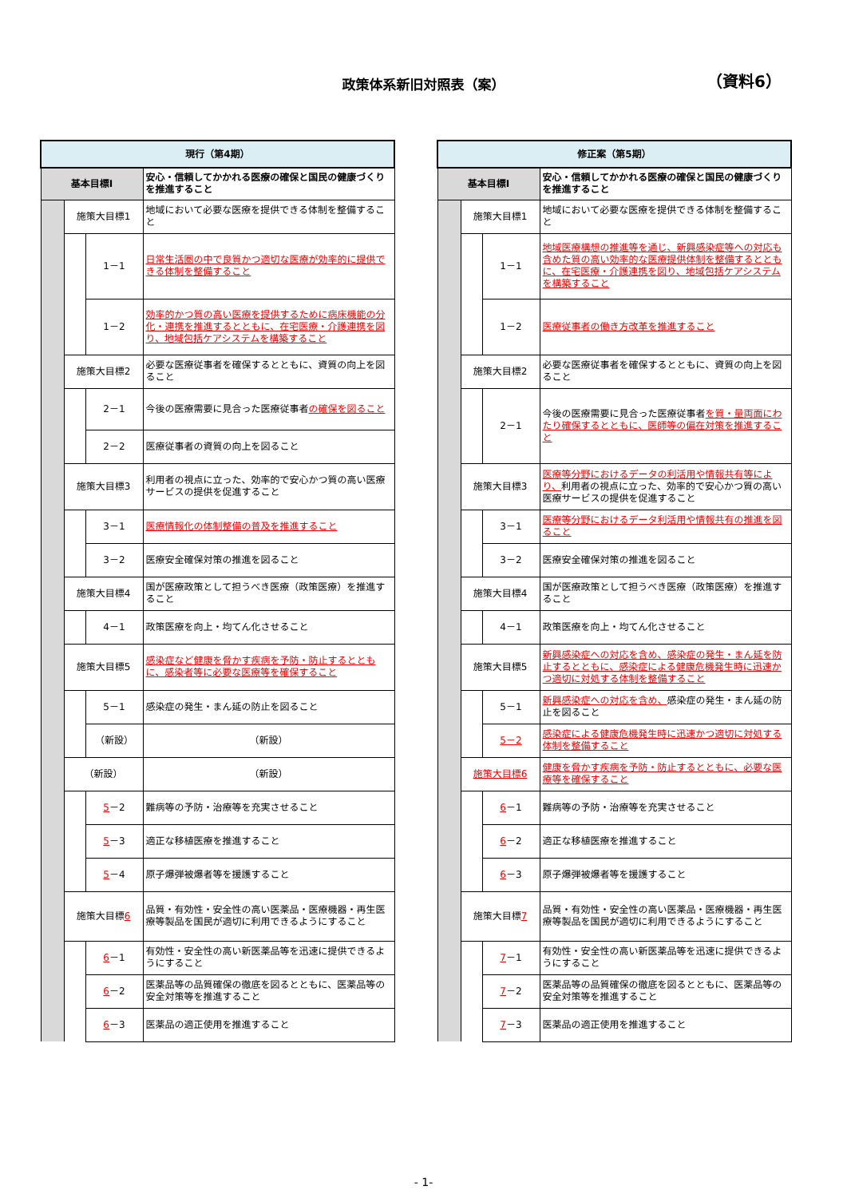政策体系新旧対照表（案） （資料6）
| 現行（第4期） | | | |
| --- | --- | --- | --- |
| 基本目標Ⅰ | | | 安心・信頼してかかれる医療の確保と国民の健康づくりを推進すること |
| | 施策大目標1 | | 地域において必要な医療を提供できる体制を整備すること |
| | | 1－1 | 日常生活圏の中で良質かつ適切な医療が効率的に提供できる体制を整備すること |
| | | 1－2 | 効率的かつ質の高い医療を提供するために病床機能の分化・連携を推進するとともに、在宅医療・介護連携を図り、地域包括ケアシステムを構築すること |
| | 施策大目標2 | | 必要な医療従事者を確保するとともに、資質の向上を図ること |
| | | 2－1 | 今後の医療需要に見合った医療従事者 の確保を図ること |
| | | 2－2 | 医療従事者の資質の向上を図ること |
| | 施策大目標3 | | 利用者の視点に立った、効率的で安心かつ質の高い医療サービスの提供を促進すること |
| | | 3－1 | 医療情報化の体制整備の普及を推進すること |
| | | 3－2 | 医療安全確保対策の推進を図ること |
| | 施策大目標4 | | 国が医療政策として担うべき医療（政策医療）を推進すること |
| | | 4－1 | 政策医療を向上・均てん化させること |
| | 施策大目標5 | | 感染症など健康を脅かす疾病を予防・防止するとともに、感染者等に必要な医療等を確保すること |
| | | 5－1 | 感染症の発生・まん延の防止を図ること |
| | | （新設） | （新設） |
| | （新設） | | （新設） |
| | | 5 －2 | 難病等の予防・治療等を充実させること |
| | | 5 －3 | 適正な移植医療を推進すること |
| | | 5 －4 | 原子爆弾被爆者等を援護すること |
| | 施策大目標 6 | | 品質・有効性・安全性の高い医薬品・医療機器・再生医療等製品を国民が適切に利用できるようにすること |
| | | 6 －1 | 有効性・安全性の高い新医薬品等を迅速に提供できるようにすること |
| | | 6 －2 | 医薬品等の品質確保の徹底を図るとともに、医薬品等の安全対策等を推進すること |
| | | 6 －3 | 医薬品の適正使用を推進すること |
| 修正案（第5期） | | | |
| --- | --- | --- | --- |
| 基本目標Ⅰ | | | 安心・信頼してかかれる医療の確保と国民の健康づくりを推進すること |
| | 施策大目標1 | | 地域において必要な医療を提供できる体制を整備すること |
| | | 1－1 | 地域医療構想の推進等を通じ、新興感染症等への対応も含めた質の高い効率的な医療提供体制を整備するとともに、在宅医療・介護連携を図り、地域包括ケアシステムを構築すること |
| | | 1－2 | 医療従事者の働き方改革を推進すること |
| | 施策大目標2 | | 必要な医療従事者を確保するとともに、資質の向上を図ること |
| | | 2－1 | 今後の医療需要に見合った医療従事者 を質・量両面にわたり確保するとともに、医師等の偏在対策を推進すること |
| | 施策大目標3 | | 医療等分野におけるデータの利活用や情報共有等により、 利用者の視点に立った、効率的で安心かつ質の高い医療サービスの提供を促進すること |
| | | 3－1 | 医療等分野におけるデータ利活用や情報共有の推進を図ること |
| | | 3－2 | 医療安全確保対策の推進を図ること |
| | 施策大目標4 | | 国が医療政策として担うべき医療（政策医療）を推進すること |
| | | 4－1 | 政策医療を向上・均てん化させること |
| | 施策大目標5 | | 新興感染症への対応を含め、感染症の発生・まん延を防止するとともに、感染症による健康危機発生時に迅速かつ適切に対処する体制を整備すること |
| | | 5－1 | 新興感染症への対応を含め、 感染症の発生・まん延の防止を図ること |
| | | 5－2 | 感染症による健康危機発生時に迅速かつ適切に対処する体制を整備すること |
| | 施策大目標6 | | 健康を脅かす疾病を予防・防止するとともに、必要な医療等を確保すること |
| | | 6 －1 | 難病等の予防・治療等を充実させること |
| | | 6 －2 | 適正な移植医療を推進すること |
| | | 6 －3 | 原子爆弾被爆者等を援護すること |
| | 施策大目標 7 | | 品質・有効性・安全性の高い医薬品・医療機器・再生医療等製品を国民が適切に利用できるようにすること |
| | | 7 －1 | 有効性・安全性の高い新医薬品等を迅速に提供できるようにすること |
| | | 7 －2 | 医薬品等の品質確保の徹底を図るとともに、医薬品等の安全対策等を推進すること |
| | | 7 －3 | 医薬品の適正使用を推進すること |
- 1-